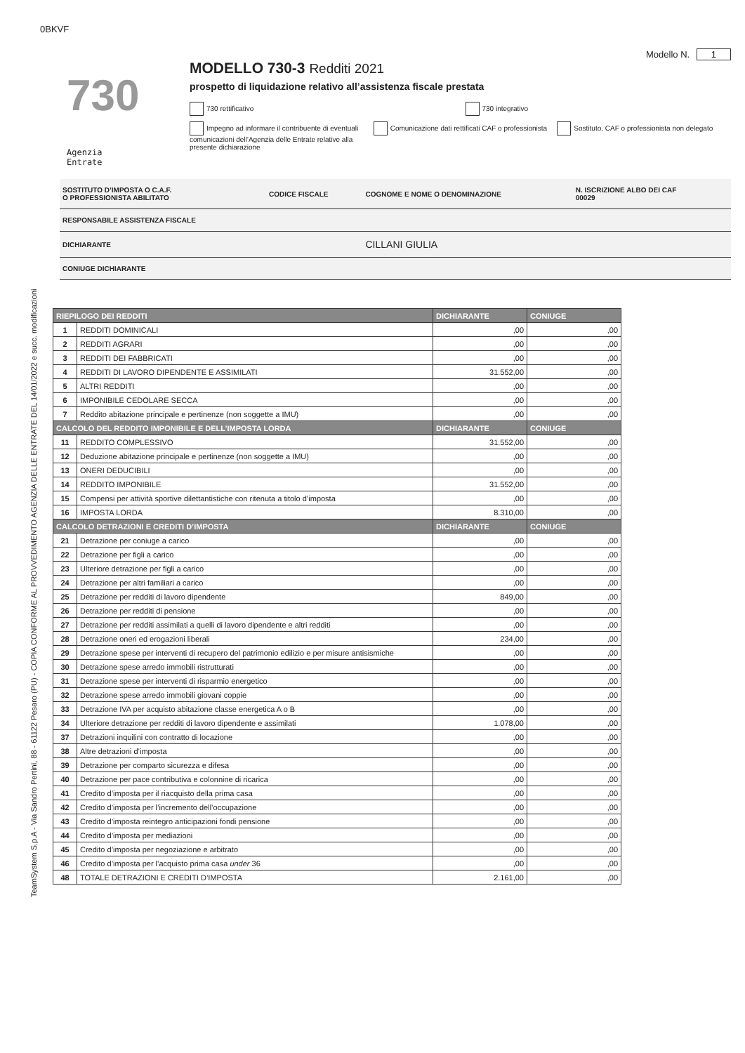0BKVF
TeamSystem S.p.A - Via Sandro Pertini, 88 - 61122 Pesaro (PU) - COPIA CONFORME AL PROVVEDIMENTO AGENZIA DELLE ENTRATE DEL 14/01/2022 e succ. modificazioni
730
Agenzia
Entrate
Modello N. 1
MODELLO 730-3 Redditi 2021
prospetto di liquidazione relativo all’assistenza fiscale prestata
730 rettificativo 730 integrativo
Impegno ad informare il contribuente di eventuali comunicazioni dell’Agenzia delle Entrate relative alla presente dichiarazione
Comunicazione dati rettificati CAF o professionista
Sostituto, CAF o professionista non delegato
| SOSTITUTO D’IMPOSTA O C.A.F. O PROFESSIONISTA ABILITATO | CODICE FISCALE | COGNOME E NOME O DENOMINAZIONE | N. ISCRIZIONE ALBO DEI CAF 00029 |
| RESPONSABILE ASSISTENZA FISCALE | | | |
| DICHIARANTE | | CILLANI GIULIA | |
| CONIUGE DICHIARANTE | | | |
| RIEPILOGO DEI REDDITI | | DICHIARANTE | CONIUGE |
| --- | --- | --- | --- |
| 1 | REDDITI DOMINICALI | ,00 | ,00 |
| 2 | REDDITI AGRARI | ,00 | ,00 |
| 3 | REDDITI DEI FABBRICATI | ,00 | ,00 |
| 4 | REDDITI DI LAVORO DIPENDENTE E ASSIMILATI | 31.552,00 | ,00 |
| 5 | ALTRI REDDITI | ,00 | ,00 |
| 6 | IMPONIBILE CEDOLARE SECCA | ,00 | ,00 |
| 7 | Reddito abitazione principale e pertinenze (non soggette a IMU) | ,00 | ,00 |
| CALCOLO DEL REDDITO IMPONIBILE E DELL’IMPOSTA LORDA | | DICHIARANTE | CONIUGE |
| 11 | REDDITO COMPLESSIVO | 31.552,00 | ,00 |
| 12 | Deduzione abitazione principale e pertinenze (non soggette a IMU) | ,00 | ,00 |
| 13 | ONERI DEDUCIBILI | ,00 | ,00 |
| 14 | REDDITO IMPONIBILE | 31.552,00 | ,00 |
| 15 | Compensi per attività sportive dilettantistiche con ritenuta a titolo d’imposta | ,00 | ,00 |
| 16 | IMPOSTA LORDA | 8.310,00 | ,00 |
| CALCOLO DETRAZIONI E CREDITI D’IMPOSTA | | DICHIARANTE | CONIUGE |
| 21 | Detrazione per coniuge a carico | ,00 | ,00 |
| 22 | Detrazione per figli a carico | ,00 | ,00 |
| 23 | Ulteriore detrazione per figli a carico | ,00 | ,00 |
| 24 | Detrazione per altri familiari a carico | ,00 | ,00 |
| 25 | Detrazione per redditi di lavoro dipendente | 849,00 | ,00 |
| 26 | Detrazione per redditi di pensione | ,00 | ,00 |
| 27 | Detrazione per redditi assimilati a quelli di lavoro dipendente e altri redditi | ,00 | ,00 |
| 28 | Detrazione oneri ed erogazioni liberali | 234,00 | ,00 |
| 29 | Detrazione spese per interventi di recupero del patrimonio edilizio e per misure antisismiche | ,00 | ,00 |
| 30 | Detrazione spese arredo immobili ristrutturati | ,00 | ,00 |
| 31 | Detrazione spese per interventi di risparmio energetico | ,00 | ,00 |
| 32 | Detrazione spese arredo immobili giovani coppie | ,00 | ,00 |
| 33 | Detrazione IVA per acquisto abitazione classe energetica A o B | ,00 | ,00 |
| 34 | Ulteriore detrazione per redditi di lavoro dipendente e assimilati | 1.078,00 | ,00 |
| 37 | Detrazioni inquilini con contratto di locazione | ,00 | ,00 |
| 38 | Altre detrazioni d’imposta | ,00 | ,00 |
| 39 | Detrazione per comparto sicurezza e difesa | ,00 | ,00 |
| 40 | Detrazione per pace contributiva e colonnine di ricarica | ,00 | ,00 |
| 41 | Credito d’imposta per il riacquisto della prima casa | ,00 | ,00 |
| 42 | Credito d’imposta per l’incremento dell’occupazione | ,00 | ,00 |
| 43 | Credito d’imposta reintegro anticipazioni fondi pensione | ,00 | ,00 |
| 44 | Credito d’imposta per mediazioni | ,00 | ,00 |
| 45 | Credito d’imposta per negoziazione e arbitrato | ,00 | ,00 |
| 46 | Credito d’imposta per l’acquisto prima casa under 36 | ,00 | ,00 |
| 48 | TOTALE DETRAZIONI E CREDITI D’IMPOSTA | 2.161,00 | ,00 |